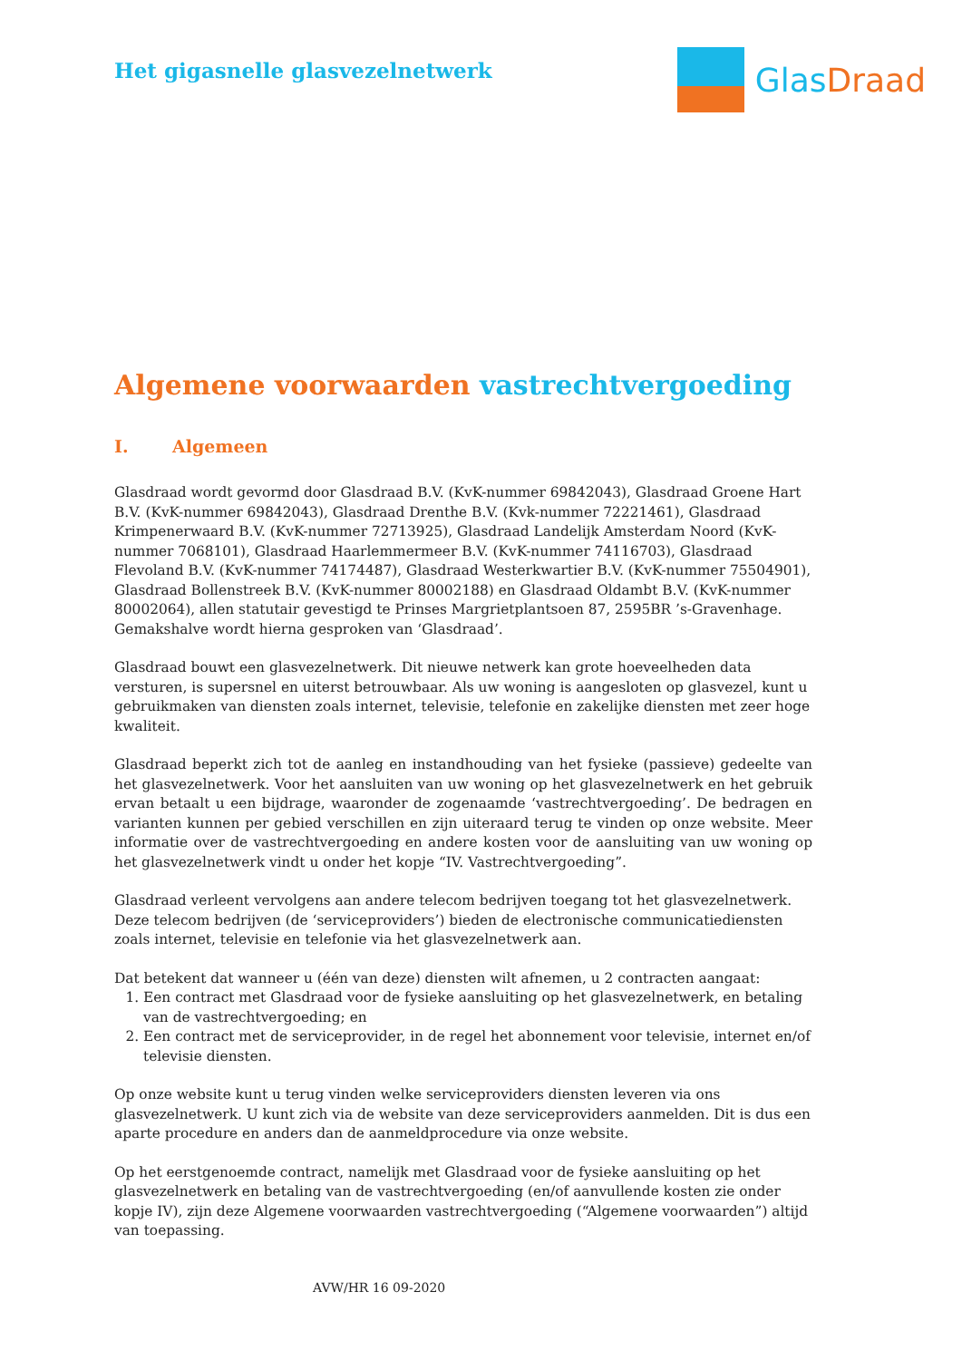Het gigasnelle glasvezelnetwerk
Glas Draad
Algemene voorwaarden vastrechtvergoeding
I. Algemeen
Glasdraad wordt gevormd door Glasdraad B.V. (KvK-nummer 69842043), Glasdraad Groene Hart B.V. (KvK-nummer 69842043), Glasdraad Drenthe B.V. (Kvk-nummer 72221461), Glasdraad Krimpenerwaard B.V. (KvK-nummer 72713925), Glasdraad Landelijk Amsterdam Noord (KvK-nummer 7068101), Glasdraad Haarlemmermeer B.V. (KvK-nummer 74116703), Glasdraad Flevoland B.V. (KvK-nummer 74174487), Glasdraad Westerkwartier B.V. (KvK-nummer 75504901), Glasdraad Bollenstreek B.V. (KvK-nummer 80002188) en Glasdraad Oldambt B.V. (KvK-nummer 80002064), allen statutair gevestigd te Prinses Margrietplantsoen 87, 2595BR ’s-Gravenhage. Gemakshalve wordt hierna gesproken van ‘Glasdraad’.
Glasdraad bouwt een glasvezelnetwerk. Dit nieuwe netwerk kan grote hoeveelheden data versturen, is supersnel en uiterst betrouwbaar. Als uw woning is aangesloten op glasvezel, kunt u gebruikmaken van diensten zoals internet, televisie, telefonie en zakelijke diensten met zeer hoge kwaliteit.
Glasdraad beperkt zich tot de aanleg en instandhouding van het fysieke (passieve) gedeelte van het glasvezelnetwerk. Voor het aansluiten van uw woning op het glasvezelnetwerk en het gebruik ervan betaalt u een bijdrage, waaronder de zogenaamde ‘vastrechtvergoeding’. De bedragen en varianten kunnen per gebied verschillen en zijn uiteraard terug te vinden op onze website. Meer informatie over de vastrechtvergoeding en andere kosten voor de aansluiting van uw woning op het glasvezelnetwerk vindt u onder het kopje “IV. Vastrechtvergoeding”.
Glasdraad verleent vervolgens aan andere telecom bedrijven toegang tot het glasvezelnetwerk. Deze telecom bedrijven (de ‘serviceproviders’) bieden de electronische communicatiediensten zoals internet, televisie en telefonie via het glasvezelnetwerk aan.
Dat betekent dat wanneer u (één van deze) diensten wilt afnemen, u 2 contracten aangaat:
1. Een contract met Glasdraad voor de fysieke aansluiting op het glasvezelnetwerk, en betaling van de vastrechtvergoeding; en
2. Een contract met de serviceprovider, in de regel het abonnement voor televisie, internet en/of televisie diensten.
Op onze website kunt u terug vinden welke serviceproviders diensten leveren via ons glasvezelnetwerk. U kunt zich via de website van deze serviceproviders aanmelden. Dit is dus een aparte procedure en anders dan de aanmeldprocedure via onze website.
Op het eerstgenoemde contract, namelijk met Glasdraad voor de fysieke aansluiting op het glasvezelnetwerk en betaling van de vastrechtvergoeding (en/of aanvullende kosten zie onder kopje IV), zijn deze Algemene voorwaarden vastrechtvergoeding (“Algemene voorwaarden”) altijd van toepassing.
AVW/HR 16 09-2020